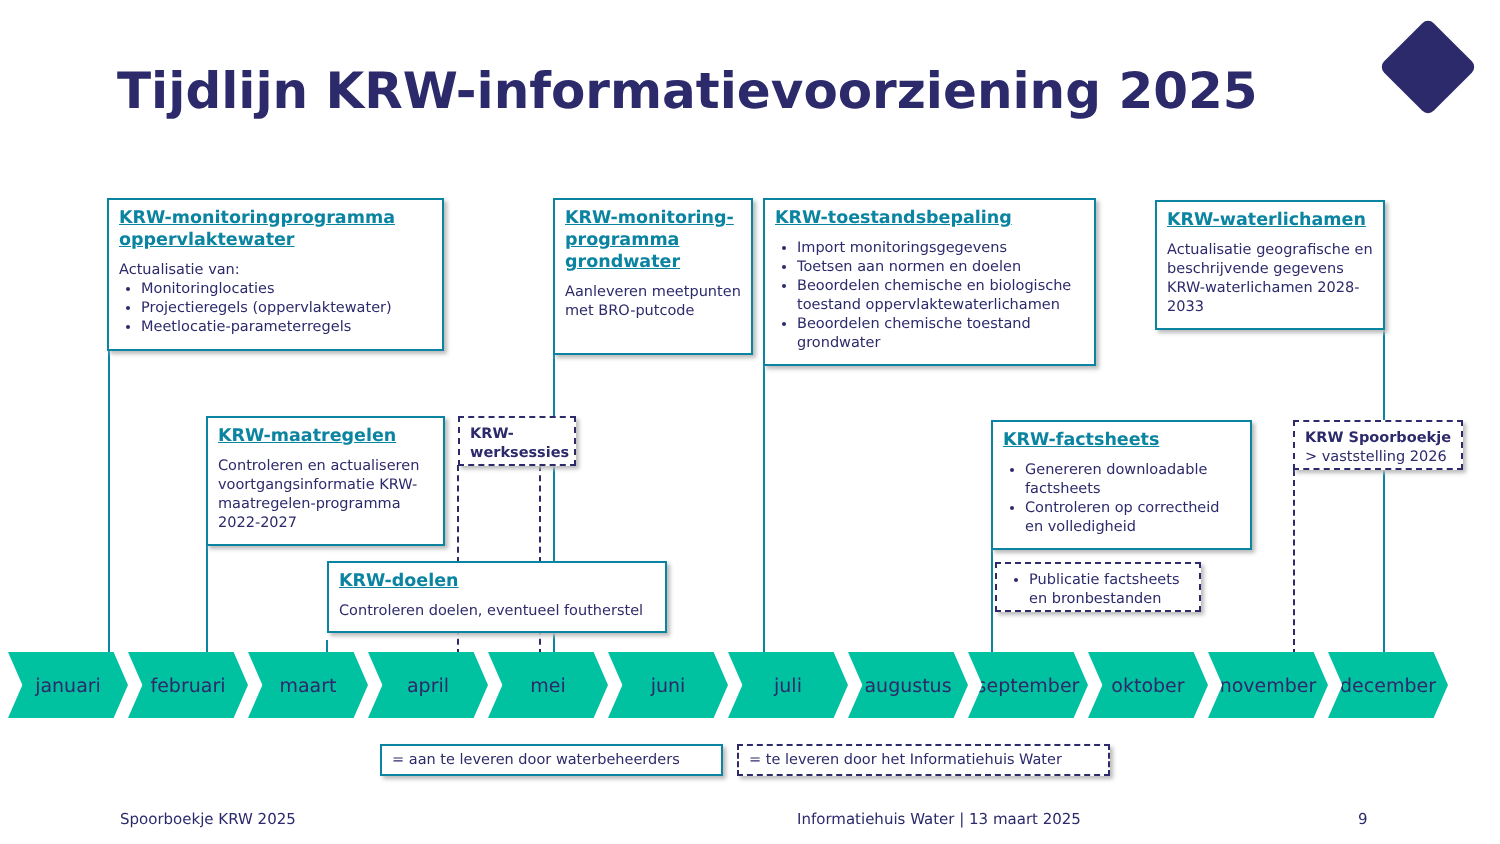Tijdlijn KRW-informatievoorziening 2025
KRW-monitoringprogramma oppervlaktewater
Actualisatie van:
Monitoringlocaties
Projectieregels (oppervlaktewater)
Meetlocatie-parameterregels
KRW-monitoring-programma grondwater
Aanleveren meetpunten met BRO-putcode
KRW-toestandsbepaling
Import monitoringsgegevens
Toetsen aan normen en doelen
Beoordelen chemische en biologische toestand oppervlaktewaterlichamen
Beoordelen chemische toestand grondwater
KRW-waterlichamen
Actualisatie geografische en beschrijvende gegevens KRW-waterlichamen 2028-2033
KRW-maatregelen
Controleren en actualiseren voortgangsinformatie KRW-maatregelen-programma 2022-2027
KRW-werksessies
KRW-doelen
Controleren doelen, eventueel foutherstel
KRW-factsheets
Genereren downloadable factsheets
Controleren op correctheid en volledigheid
Publicatie factsheets en bronbestanden
KRW Spoorboekje
> vaststelling 2026
januari februari maart april mei juni juli augustus september oktober november december
= aan te leveren door waterbeheerders = te leveren door het Informatiehuis Water
Spoorboekje KRW 2025
Informatiehuis Water | 13 maart 2025
9